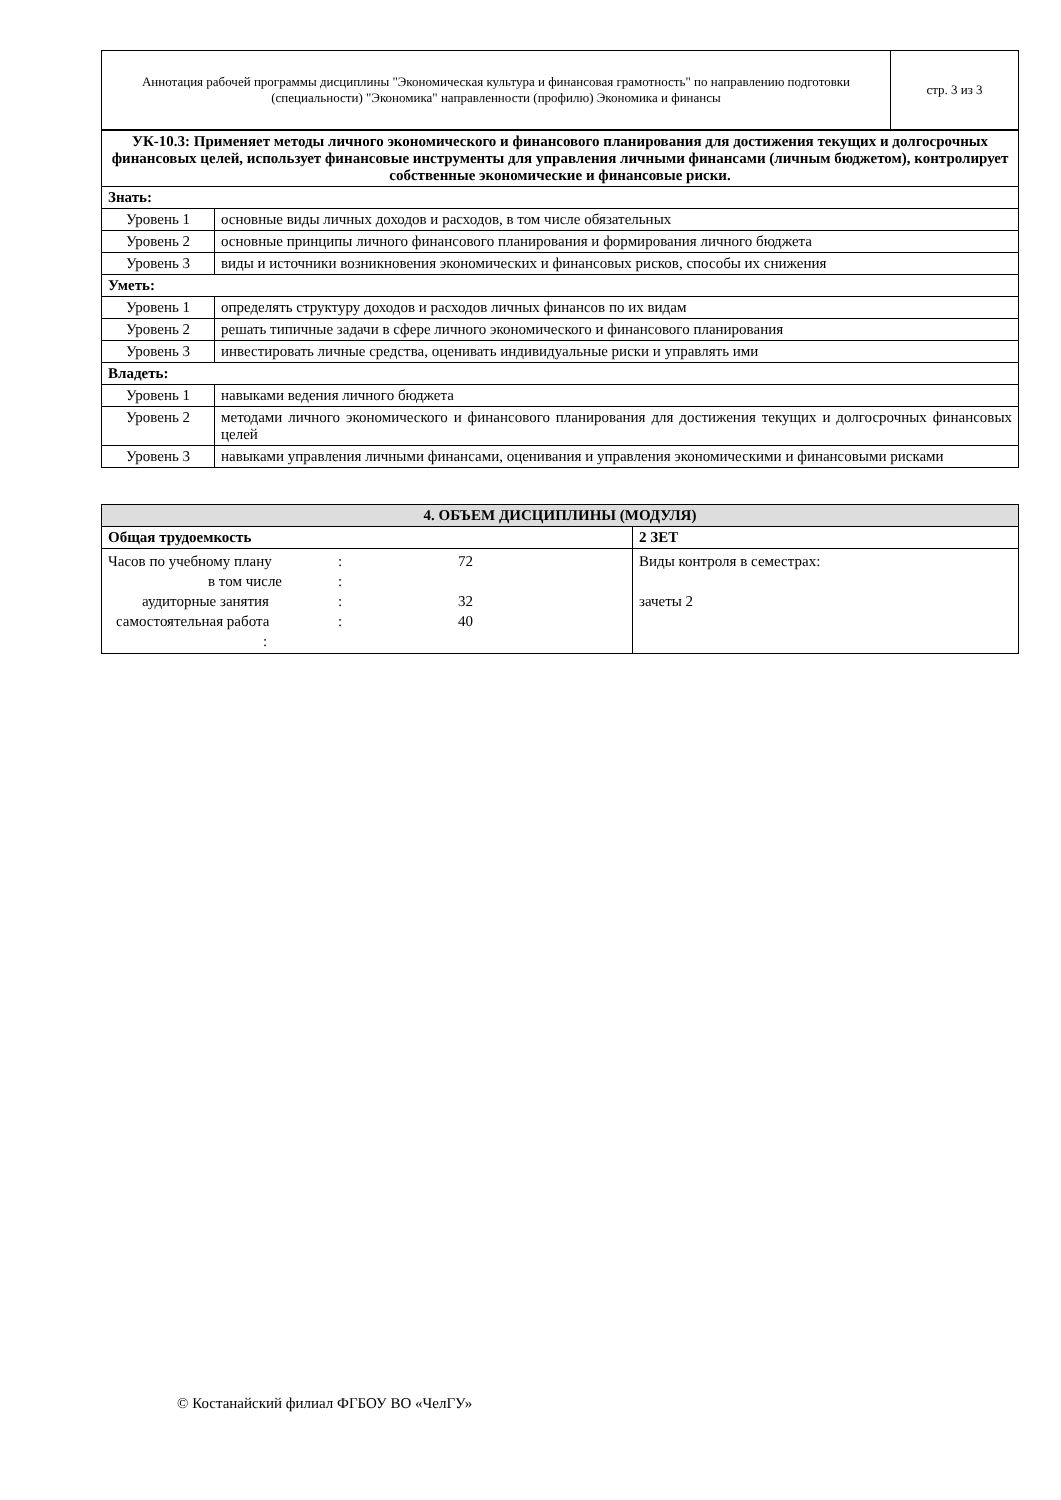| Аннотация рабочей программы дисциплины "Экономическая культура и финансовая грамотность" по направлению подготовки (специальности) "Экономика" направленности (профилю) Экономика и финансы | стр. 3 из 3 |
| УК-10.3: Применяет методы личного экономического и финансового планирования для достижения текущих и долгосрочных финансовых целей, использует финансовые инструменты для управления личными финансами (личным бюджетом), контролирует собственные экономические и финансовые риски. | |
| Знать: | |
| Уровень 1 | основные виды личных доходов и расходов, в том числе обязательных |
| Уровень 2 | основные принципы личного финансового планирования и формирования личного бюджета |
| Уровень 3 | виды и источники возникновения экономических и финансовых рисков, способы их снижения |
| Уметь: | |
| Уровень 1 | определять структуру доходов и расходов личных финансов по их видам |
| Уровень 2 | решать типичные задачи в сфере личного экономического и финансового планирования |
| Уровень 3 | инвестировать личные средства, оценивать индивидуальные риски и управлять ими |
| Владеть: | |
| Уровень 1 | навыками ведения личного бюджета |
| Уровень 2 | методами личного экономического и финансового планирования для достижения текущих и долгосрочных финансовых целей |
| Уровень 3 | навыками управления личными финансами, оценивания и управления экономическими и финансовыми рисками |
| 4. ОБЪЕМ ДИСЦИПЛИНЫ (МОДУЛЯ) | |
| Общая трудоемкость | 2 ЗЕТ |
| Часов по учебному плану : 72 в том числе : аудиторные занятия : 32 самостоятельная работа : 40 : | Виды контроля в семестрах: зачеты 2 |
© Костанайский филиал ФГБОУ ВО «ЧелГУ»